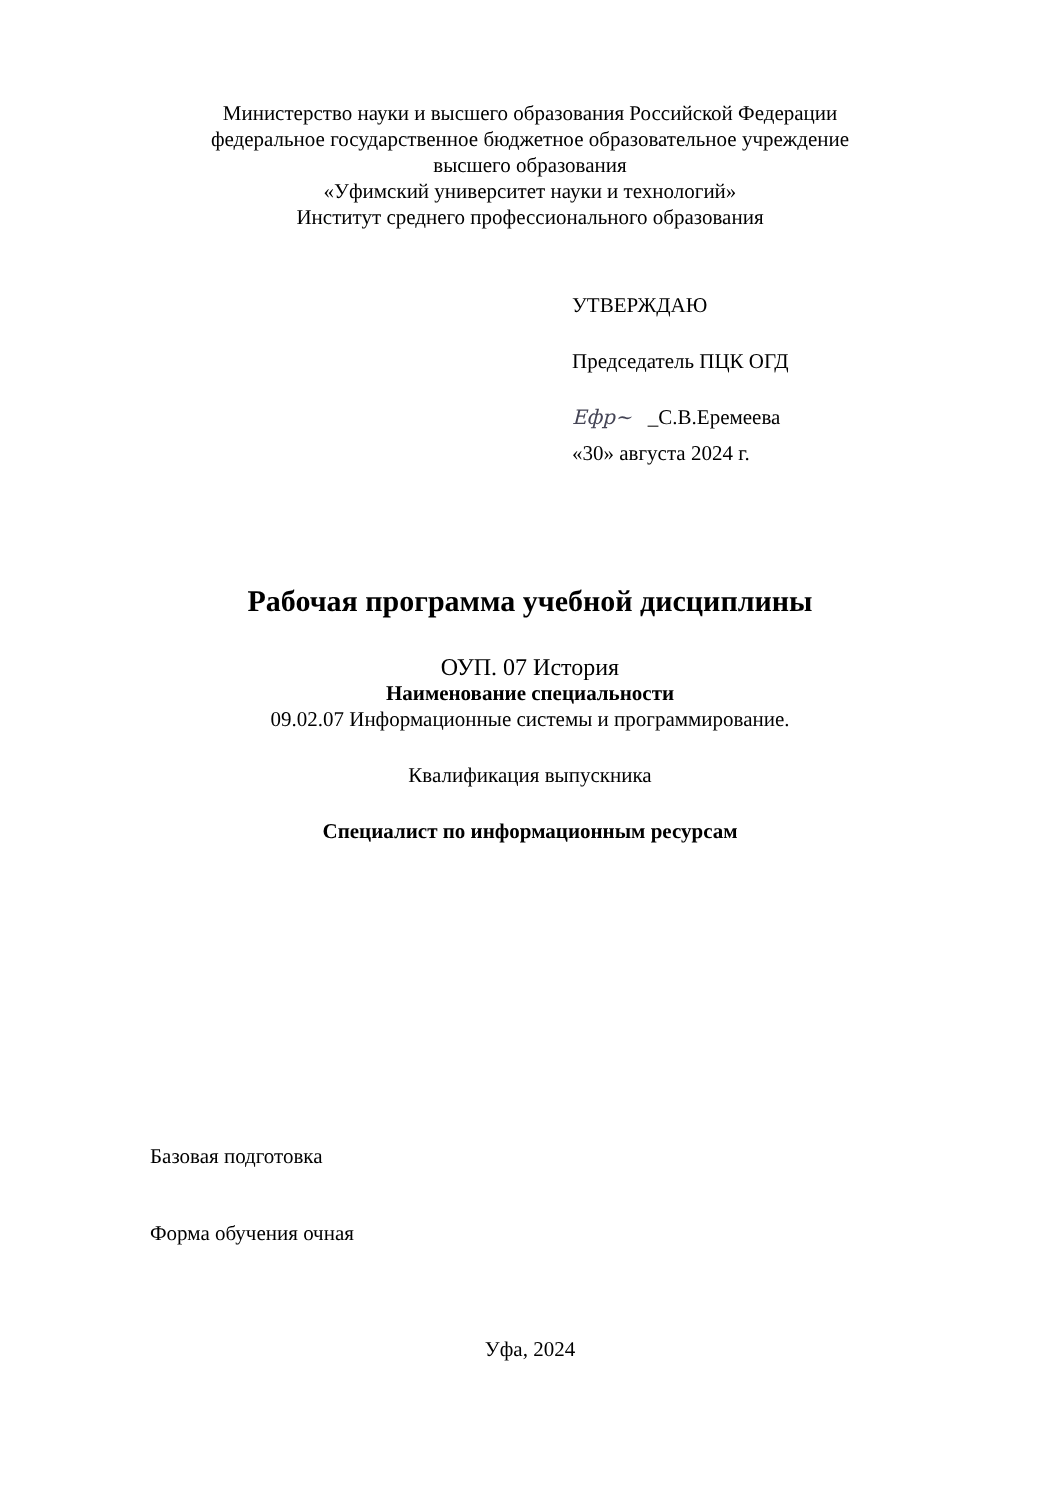Министерство науки и высшего образования Российской Федерации
федеральное государственное бюджетное образовательное учреждение
высшего образования
«Уфимский университет науки и технологий»
Институт среднего профессионального образования
УТВЕРЖДАЮ
Председатель ПЦК ОГД
Ефр~ _С.В.Еремеева
«30» августа 2024 г.
Рабочая программа учебной дисциплины
ОУП. 07 История
Наименование специальности
09.02.07 Информационные системы и программирование.
Квалификация выпускника
Специалист по информационным ресурсам
Базовая подготовка
Форма обучения очная
Уфа, 2024